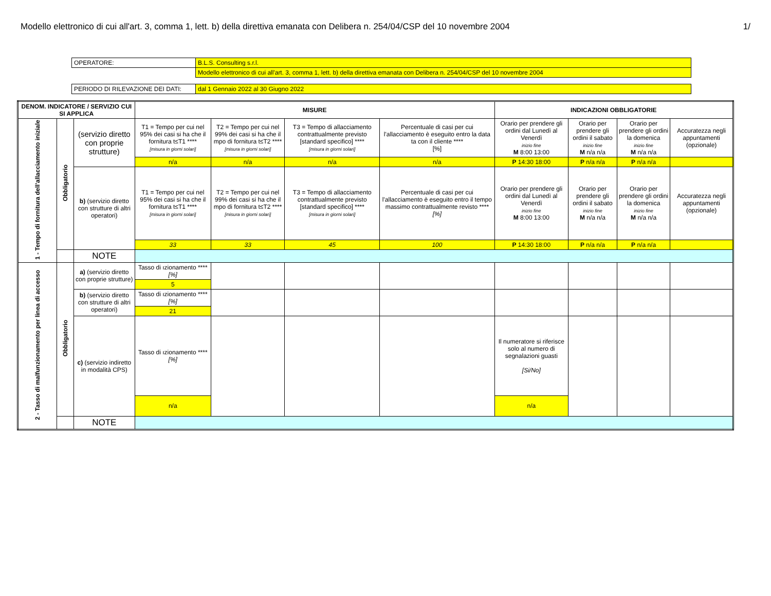Modello elettronico di cui all'art. 3, comma 1, lett. b) della direttiva emanata con Delibera n. 254/04/CSP del 10 novembre 2004 1/
| OPERATORE: | B.L.S. Consulting s.r.l. |
| | Modello elettronico di cui all'art. 3, comma 1, lett. b) della direttiva emanata con Delibera n. 254/04/CSP del 10 novembre 2004 |
| PERIODO DI RILEVAZIONE DEI DATI: | dal 1 Gennaio 2022 al 30 Giugno 2022 |
| DENOM. INDICATORE / SERVIZIO CUI SI APPLICA | | | MISURE | | | | INDICAZIONI OBBLIGATORIE | | | |
| --- | --- | --- | --- | --- | --- | --- | --- | --- | --- | --- |
| 1 - Tempo di fornitura dell'allacciamento iniziale | Obbligatorio | (servizio diretto con proprie strutture) | T1 = Tempo per cui nel 95% dei casi si ha che il fornitura t≤T1 **** [misura in giorni solari] | T2 = Tempo per cui nel 99% dei casi si ha che il mpo di fornitura t≤T2 **** [misura in giorni solari] | T3 = Tempo di allacciamento contrattualmente previsto [standard specifico] **** [misura in giorni solari] | Percentuale di casi per cui l'allacciamento è eseguito entro la data ta con il cliente **** [%] | Orario per prendere gli ordini dal Lunedì al Venerdì inizio fine M 8:00 13:00 | Orario per prendere gli ordini il sabato inizio fine M n/a n/a | Orario per prendere gli ordini la domenica inizio fine M n/a n/a | Accuratezza negli appuntamenti (opzionale) |
| | | | n/a | n/a | n/a | n/a | P 14:30 18:00 | P n/a n/a | P n/a n/a | |
| | | b) (servizio diretto con strutture di altri operatori) | T1 = Tempo per cui nel 95% dei casi si ha che il fornitura t≤T1 **** [misura in giorni solari] | T2 = Tempo per cui nel 99% dei casi si ha che il mpo di fornitura t≤T2 **** [misura in giorni solari] | T3 = Tempo di allacciamento contrattualmente previsto [standard specifico] **** [misura in giorni solari] | Percentuale di casi per cui l'allacciamento è eseguito entro il tempo massimo contrattualmente revisto **** [%] | Orario per prendere gli ordini dal Lunedì al Venerdì inizio fine M 8:00 13:00 | Orario per prendere gli ordini il sabato inizio fine M n/a n/a | Orario per prendere gli ordini la domenica inizio fine M n/a n/a | Accuratezza negli appuntamenti (opzionale) |
| | | | 33 | 33 | 45 | 100 | P 14:30 18:00 | P n/a n/a | P n/a n/a | |
| | | NOTE | | | | | | | | |
| 2 - Tasso di malfunzionamento per linea di accesso | Obbligatorio | a) (servizio diretto con proprie strutture) | Tasso di ızionamento **** [%] | | | | | | | |
| | | | 5 | | | | | | | |
| | | b) (servizio diretto con strutture di altri operatori) | Tasso di ızionamento **** [%] | | | | | | | |
| | | | 21 | | | | | | | |
| | | c) (servizio indiretto in modalità CPS) | Tasso di ızionamento **** [%] | | | | Il numeratore si riferisce solo al numero di segnalazioni guasti [Si/No] | | | |
| | | | n/a | | | | n/a | | | |
| | | NOTE | | | | | | | | |